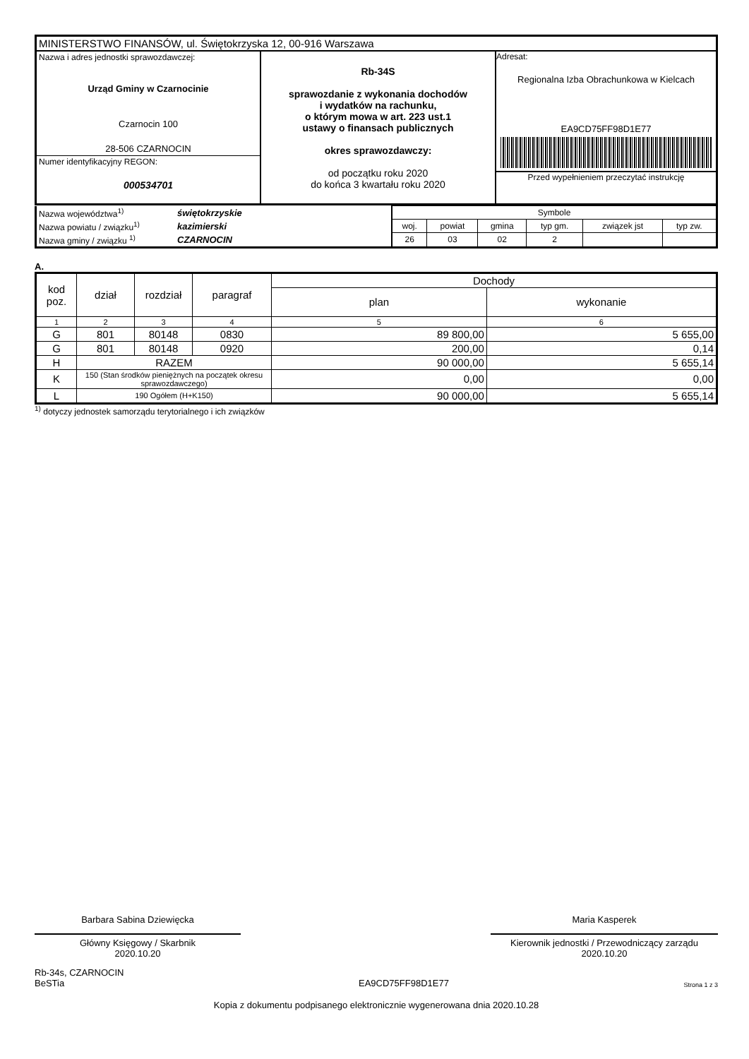| MINISTERSTWO FINANSÓW, ul. Świętokrzyska 12, 00-916 Warszawa | | |
| Nazwa i adres jednostki sprawozdawczej: Urząd Gminy w Czarnocinie Czarnocin 100 28-506 CZARNOCIN | Rb-34S sprawozdanie z wykonania dochodów i wydatków na rachunku, o którym mowa w art. 223 ust.1 ustawy o finansach publicznych okres sprawozdawczy: od początku roku 2020 do końca 3 kwartału roku 2020 | Adresat: Regionalna Izba Obrachunkowa w Kielcach EA9CD75FF98D1E77 Przed wypełnieniem przeczytać instrukcję |
| Numer identyfikacyjny REGON: 000534701 | | |
| Nazwa województwa<sup>1)</sup> | świętokrzyskie | Symbole | | | | | |
| Nazwa powiatu / związku<sup>1)</sup> | kazimierski | woj. | powiat | gmina | typ gm. | związek jst | typ zw. |
| Nazwa gminy / związku <sup>1)</sup> | CZARNOCIN | 26 | 03 | 02 | 2 | | |
A.
| kod poz. | dział | rozdział | paragraf | Dochody | |
| | | | | plan | wykonanie |
| 1 | 2 | 3 | 4 | 5 | 6 |
| G | 801 | 80148 | 0830 | 89 800,00 | 5 655,00 |
| G | 801 | 80148 | 0920 | 200,00 | 0,14 |
| H | RAZEM | | | 90 000,00 | 5 655,14 |
| K | 150 (Stan środków pieniężnych na początek okresu sprawozdawczego) | | | 0,00 | 0,00 |
| L | 190 Ogółem (H+K150) | | | 90 000,00 | 5 655,14 |
<sup>1)</sup> dotyczy jednostek samorządu terytorialnego i ich związków
Barbara Sabina Dziewięcka
Główny Księgowy / Skarbnik
2020.10.20
Maria Kasperek
Kierownik jednostki / Przewodniczący zarządu
2020.10.20
Rb-34s, CZARNOCIN
BeSTia
EA9CD75FF98D1E77
Strona 1 z 3
Kopia z dokumentu podpisanego elektronicznie wygenerowana dnia 2020.10.28